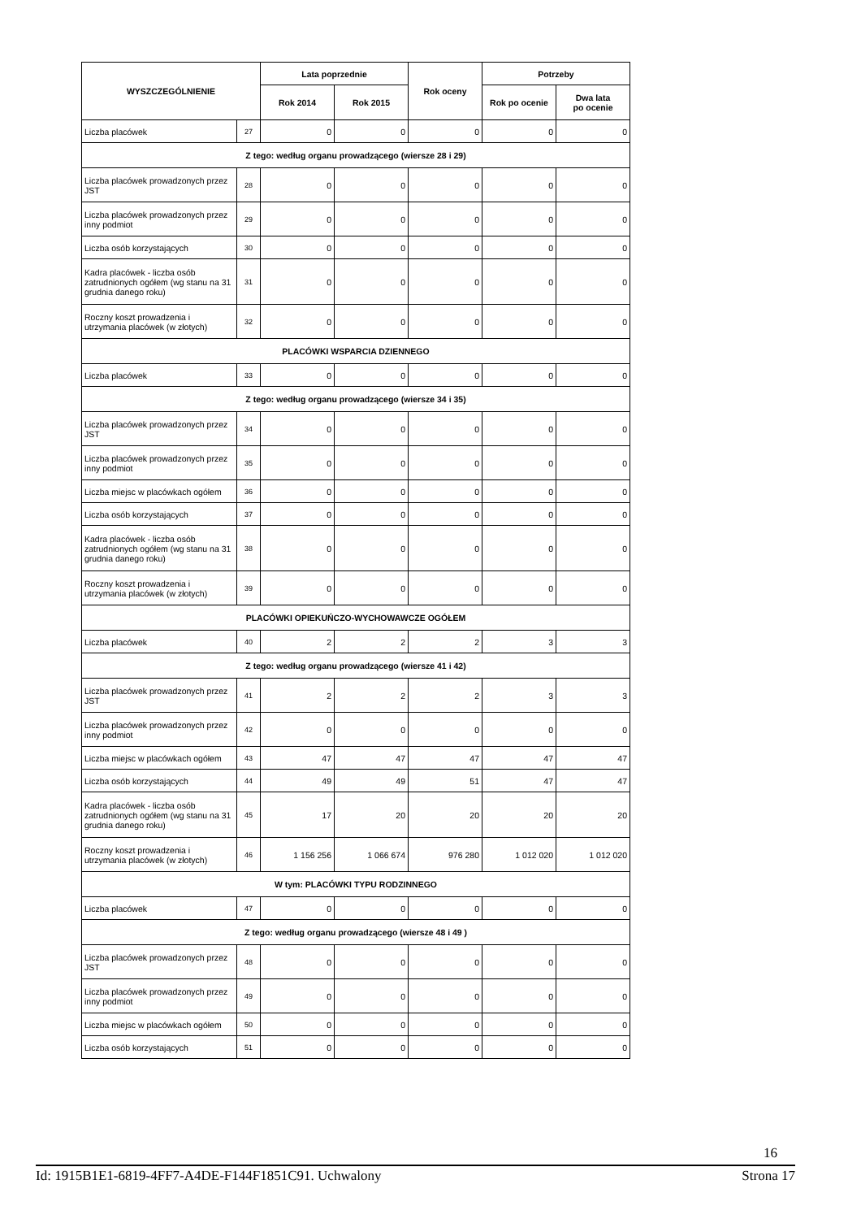| WYSZCZEGÓLNIENIE | | Lata poprzednie | | Rok oceny | Potrzeby | |
| --- | --- | --- | --- | --- | --- | --- |
| | | Rok 2014 | Rok 2015 | | Rok po ocenie | Dwa lata po ocenie |
| Liczba placówek | 27 | 0 | 0 | 0 | 0 | 0 |
| Z tego: według organu prowadzącego (wiersze 28 i 29) | | | | | | |
| Liczba placówek prowadzonych przez JST | 28 | 0 | 0 | 0 | 0 | 0 |
| Liczba placówek prowadzonych przez inny podmiot | 29 | 0 | 0 | 0 | 0 | 0 |
| Liczba osób korzystających | 30 | 0 | 0 | 0 | 0 | 0 |
| Kadra placówek - liczba osób zatrudnionych ogółem (wg stanu na 31 grudnia danego roku) | 31 | 0 | 0 | 0 | 0 | 0 |
| Roczny koszt prowadzenia i utrzymania placówek (w złotych) | 32 | 0 | 0 | 0 | 0 | 0 |
| PLACÓWKI WSPARCIA DZIENNEGO | | | | | | |
| Liczba placówek | 33 | 0 | 0 | 0 | 0 | 0 |
| Z tego: według organu prowadzącego (wiersze 34 i 35) | | | | | | |
| Liczba placówek prowadzonych przez JST | 34 | 0 | 0 | 0 | 0 | 0 |
| Liczba placówek prowadzonych przez inny podmiot | 35 | 0 | 0 | 0 | 0 | 0 |
| Liczba miejsc w placówkach ogółem | 36 | 0 | 0 | 0 | 0 | 0 |
| Liczba osób korzystających | 37 | 0 | 0 | 0 | 0 | 0 |
| Kadra placówek - liczba osób zatrudnionych ogółem (wg stanu na 31 grudnia danego roku) | 38 | 0 | 0 | 0 | 0 | 0 |
| Roczny koszt prowadzenia i utrzymania placówek (w złotych) | 39 | 0 | 0 | 0 | 0 | 0 |
| PLACÓWKI OPIEKUŃCZO-WYCHOWAWCZE OGÓŁEM | | | | | | |
| Liczba placówek | 40 | 2 | 2 | 2 | 3 | 3 |
| Z tego: według organu prowadzącego (wiersze 41 i 42) | | | | | | |
| Liczba placówek prowadzonych przez JST | 41 | 2 | 2 | 2 | 3 | 3 |
| Liczba placówek prowadzonych przez inny podmiot | 42 | 0 | 0 | 0 | 0 | 0 |
| Liczba miejsc w placówkach ogółem | 43 | 47 | 47 | 47 | 47 | 47 |
| Liczba osób korzystających | 44 | 49 | 49 | 51 | 47 | 47 |
| Kadra placówek - liczba osób zatrudnionych ogółem (wg stanu na 31 grudnia danego roku) | 45 | 17 | 20 | 20 | 20 | 20 |
| Roczny koszt prowadzenia i utrzymania placówek (w złotych) | 46 | 1 156 256 | 1 066 674 | 976 280 | 1 012 020 | 1 012 020 |
| W tym: PLACÓWKI TYPU RODZINNEGO | | | | | | |
| Liczba placówek | 47 | 0 | 0 | 0 | 0 | 0 |
| Z tego: według organu prowadzącego (wiersze 48 i 49 ) | | | | | | |
| Liczba placówek prowadzonych przez JST | 48 | 0 | 0 | 0 | 0 | 0 |
| Liczba placówek prowadzonych przez inny podmiot | 49 | 0 | 0 | 0 | 0 | 0 |
| Liczba miejsc w placówkach ogółem | 50 | 0 | 0 | 0 | 0 | 0 |
| Liczba osób korzystających | 51 | 0 | 0 | 0 | 0 | 0 |
16
Id: 1915B1E1-6819-4FF7-A4DE-F144F1851C91. Uchwalony Strona 17